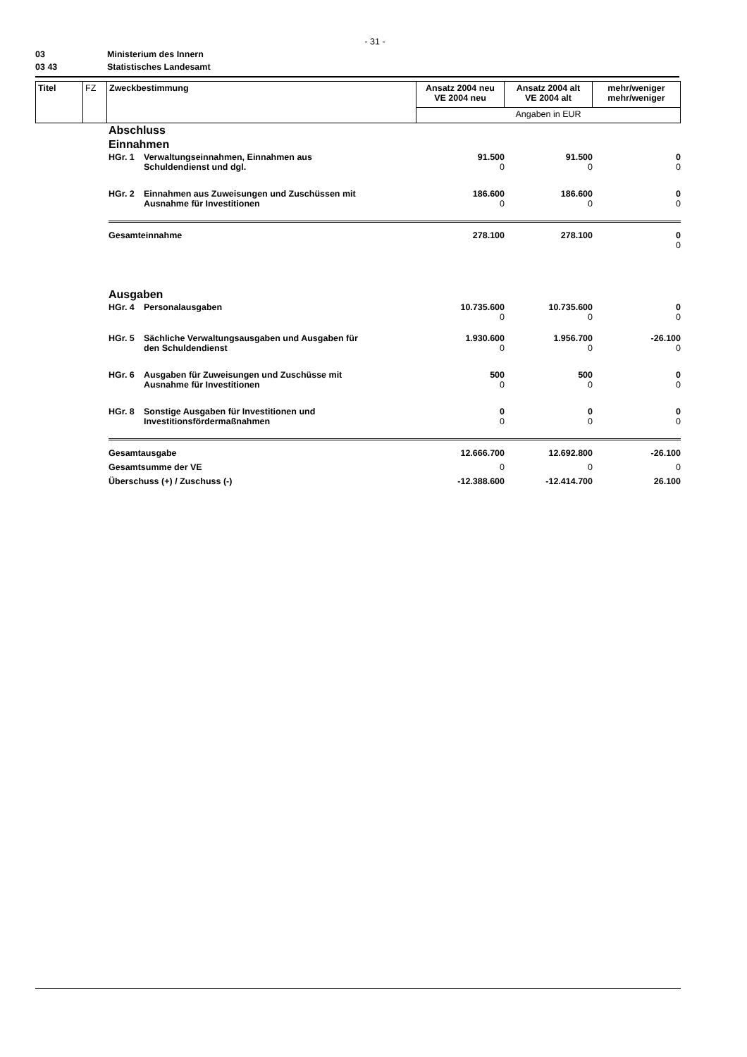- 31 -
03 Ministerium des Innern
03 43 Statistisches Landesamt
| Titel | FZ | Zweckbestimmung | Ansatz 2004 neu VE 2004 neu | Ansatz 2004 alt VE 2004 alt | mehr/weniger mehr/weniger |
| | | | Angaben in EUR | | |
| Abschluss | | | | |
| Einnahmen | | | | |
| HGr. 1 | Verwaltungseinnahmen, Einnahmen aus Schuldendienst und dgl. | 91.500 0 | 91.500 0 | 0 0 |
| HGr. 2 | Einnahmen aus Zuweisungen und Zuschüssen mit Ausnahme für Investitionen | 186.600 0 | 186.600 0 | 0 0 |
| Gesamteinnahme | | 278.100 | 278.100 | 0 0 |
| Ausgaben | | | | |
| HGr. 4 | Personalausgaben | 10.735.600 0 | 10.735.600 0 | 0 0 |
| HGr. 5 | Sächliche Verwaltungsausgaben und Ausgaben für den Schuldendienst | 1.930.600 0 | 1.956.700 0 | -26.100 0 |
| HGr. 6 | Ausgaben für Zuweisungen und Zuschüsse mit Ausnahme für Investitionen | 500 0 | 500 0 | 0 0 |
| HGr. 8 | Sonstige Ausgaben für Investitionen und Investitionsfördermaßnahmen | 0 0 | 0 0 | 0 0 |
| Gesamtausgabe | | 12.666.700 | 12.692.800 | -26.100 |
| Gesamtsumme der VE | | 0 | 0 | 0 |
| Überschuss (+) / Zuschuss (-) | | -12.388.600 | -12.414.700 | 26.100 |